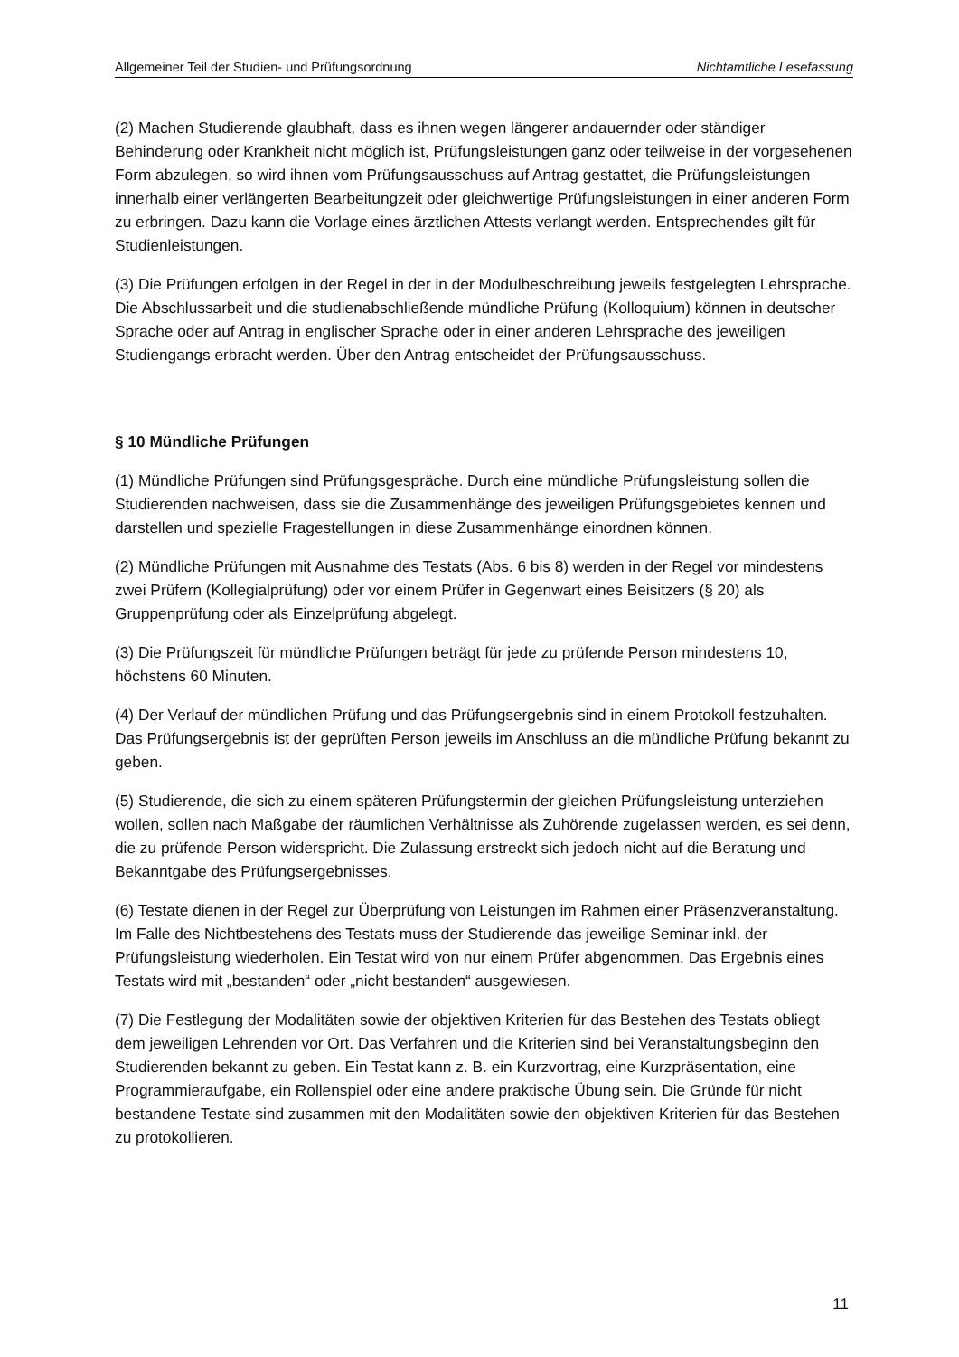Allgemeiner Teil der Studien- und Prüfungsordnung Nichtamtliche Lesefassung
(2) Machen Studierende glaubhaft, dass es ihnen wegen längerer andauernder oder ständiger Behinderung oder Krankheit nicht möglich ist, Prüfungsleistungen ganz oder teilweise in der vorgesehenen Form abzulegen, so wird ihnen vom Prüfungsausschuss auf Antrag gestattet, die Prüfungsleistungen innerhalb einer verlängerten Bearbeitungzeit oder gleichwertige Prüfungsleistungen in einer anderen Form zu erbringen. Dazu kann die Vorlage eines ärztlichen Attests verlangt werden. Entsprechendes gilt für Studienleistungen.
(3) Die Prüfungen erfolgen in der Regel in der in der Modulbeschreibung jeweils festgelegten Lehrsprache. Die Abschlussarbeit und die studienabschließende mündliche Prüfung (Kolloquium) können in deutscher Sprache oder auf Antrag in englischer Sprache oder in einer anderen Lehrsprache des jeweiligen Studiengangs erbracht werden. Über den Antrag entscheidet der Prüfungsausschuss.
§ 10 Mündliche Prüfungen
(1) Mündliche Prüfungen sind Prüfungsgespräche. Durch eine mündliche Prüfungsleistung sollen die Studierenden nachweisen, dass sie die Zusammenhänge des jeweiligen Prüfungsgebietes kennen und darstellen und spezielle Fragestellungen in diese Zusammenhänge einordnen können.
(2) Mündliche Prüfungen mit Ausnahme des Testats (Abs. 6 bis 8) werden in der Regel vor mindestens zwei Prüfern (Kollegialprüfung) oder vor einem Prüfer in Gegenwart eines Beisitzers (§ 20) als Gruppenprüfung oder als Einzelprüfung abgelegt.
(3) Die Prüfungszeit für mündliche Prüfungen beträgt für jede zu prüfende Person mindestens 10, höchstens 60 Minuten.
(4) Der Verlauf der mündlichen Prüfung und das Prüfungsergebnis sind in einem Protokoll festzuhalten. Das Prüfungsergebnis ist der geprüften Person jeweils im Anschluss an die mündliche Prüfung bekannt zu geben.
(5) Studierende, die sich zu einem späteren Prüfungstermin der gleichen Prüfungsleistung unterziehen wollen, sollen nach Maßgabe der räumlichen Verhältnisse als Zuhörende zugelassen werden, es sei denn, die zu prüfende Person widerspricht. Die Zulassung erstreckt sich jedoch nicht auf die Beratung und Bekanntgabe des Prüfungsergebnisses.
(6) Testate dienen in der Regel zur Überprüfung von Leistungen im Rahmen einer Präsenzveranstaltung. Im Falle des Nichtbestehens des Testats muss der Studierende das jeweilige Seminar inkl. der Prüfungsleistung wiederholen. Ein Testat wird von nur einem Prüfer abgenommen. Das Ergebnis eines Testats wird mit „bestanden“ oder „nicht bestanden“ ausgewiesen.
(7) Die Festlegung der Modalitäten sowie der objektiven Kriterien für das Bestehen des Testats obliegt dem jeweiligen Lehrenden vor Ort. Das Verfahren und die Kriterien sind bei Veranstaltungsbeginn den Studierenden bekannt zu geben. Ein Testat kann z. B. ein Kurzvortrag, eine Kurzpräsentation, eine Programmieraufgabe, ein Rollenspiel oder eine andere praktische Übung sein. Die Gründe für nicht bestandene Testate sind zusammen mit den Modalitäten sowie den objektiven Kriterien für das Bestehen zu protokollieren.
11